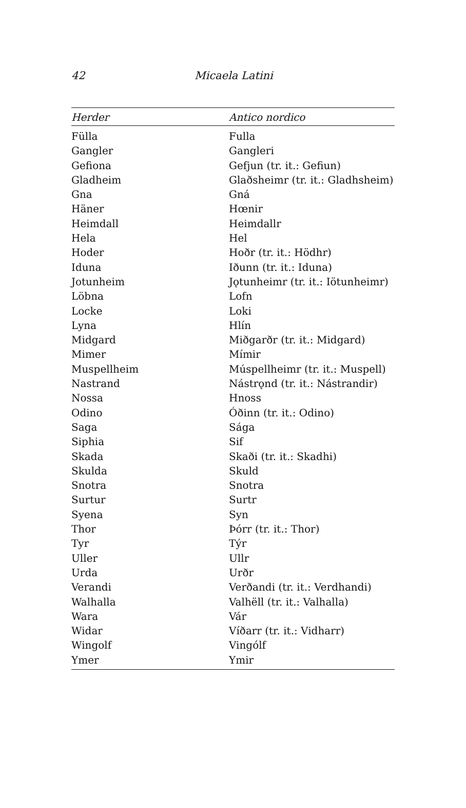42 Micaela Latini
| Herder | Antico nordico |
| --- | --- |
| Fülla | Fulla |
| Gangler | Gangleri |
| Gefiona | Gefjun (tr. it.: Gefiun) |
| Gladheim | Glaðsheimr (tr. it.: Gladhsheim) |
| Gna | Gná |
| Häner | Hœnir |
| Heimdall | Heimdallr |
| Hela | Hel |
| Hoder | Hoðr (tr. it.: Hödhr) |
| Iduna | Iðunn (tr. it.: Iduna) |
| Jotunheim | Jǫtunheimr (tr. it.: Iötunheimr) |
| Löbna | Lofn |
| Locke | Loki |
| Lyna | Hlín |
| Midgard | Miðgarðr (tr. it.: Midgard) |
| Mimer | Mímir |
| Muspellheim | Múspellheimr (tr. it.: Muspell) |
| Nastrand | Nástrǫnd (tr. it.: Nástrandir) |
| Nossa | Hnoss |
| Odino | Óðinn (tr. it.: Odino) |
| Saga | Sága |
| Siphia | Sif |
| Skada | Skaði (tr. it.: Skadhi) |
| Skulda | Skuld |
| Snotra | Snotra |
| Surtur | Surtr |
| Syena | Syn |
| Thor | Þórr (tr. it.: Thor) |
| Tyr | Týr |
| Uller | Ullr |
| Urda | Urðr |
| Verandi | Verðandi (tr. it.: Verdhandi) |
| Walhalla | Valhëll (tr. it.: Valhalla) |
| Wara | Vár |
| Widar | Víðarr (tr. it.: Vidharr) |
| Wingolf | Vingólf |
| Ymer | Ymir |